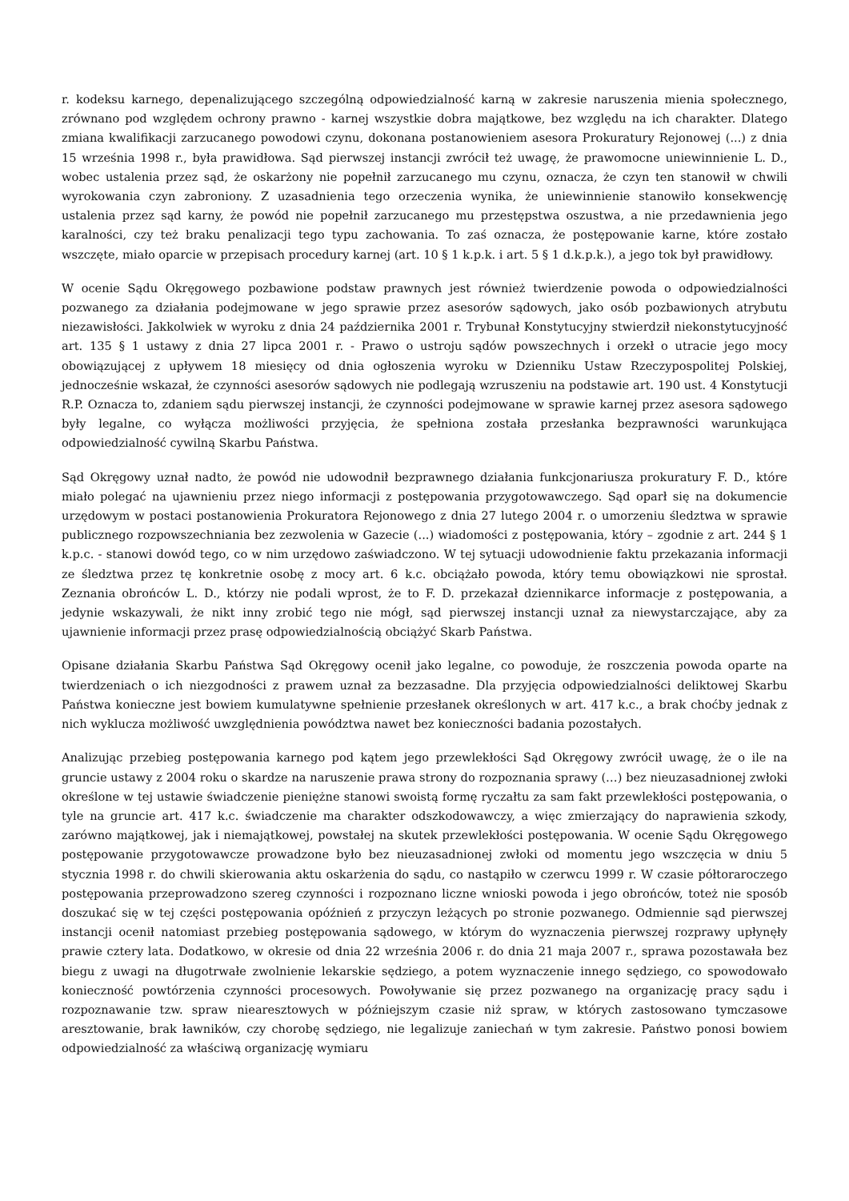r. kodeksu karnego, depenalizującego szczególną odpowiedzialność karną w zakresie naruszenia mienia społecznego, zrównano pod względem ochrony prawno - karnej wszystkie dobra majątkowe, bez względu na ich charakter. Dlatego zmiana kwalifikacji zarzucanego powodowi czynu, dokonana postanowieniem asesora Prokuratury Rejonowej (...) z dnia 15 września 1998 r., była prawidłowa. Sąd pierwszej instancji zwrócił też uwagę, że prawomocne uniewinnienie L. D., wobec ustalenia przez sąd, że oskarżony nie popełnił zarzucanego mu czynu, oznacza, że czyn ten stanowił w chwili wyrokowania czyn zabroniony. Z uzasadnienia tego orzeczenia wynika, że uniewinnienie stanowiło konsekwencję ustalenia przez sąd karny, że powód nie popełnił zarzucanego mu przestępstwa oszustwa, a nie przedawnienia jego karalności, czy też braku penalizacji tego typu zachowania. To zaś oznacza, że postępowanie karne, które zostało wszczęte, miało oparcie w przepisach procedury karnej (art. 10 § 1 k.p.k. i art. 5 § 1 d.k.p.k.), a jego tok był prawidłowy.
W ocenie Sądu Okręgowego pozbawione podstaw prawnych jest również twierdzenie powoda o odpowiedzialności pozwanego za działania podejmowane w jego sprawie przez asesorów sądowych, jako osób pozbawionych atrybutu niezawisłości. Jakkolwiek w wyroku z dnia 24 października 2001 r. Trybunał Konstytucyjny stwierdził niekonstytucyjność art. 135 § 1 ustawy z dnia 27 lipca 2001 r. - Prawo o ustroju sądów powszechnych i orzekł o utracie jego mocy obowiązującej z upływem 18 miesięcy od dnia ogłoszenia wyroku w Dzienniku Ustaw Rzeczypospolitej Polskiej, jednocześnie wskazał, że czynności asesorów sądowych nie podlegają wzruszeniu na podstawie art. 190 ust. 4 Konstytucji R.P. Oznacza to, zdaniem sądu pierwszej instancji, że czynności podejmowane w sprawie karnej przez asesora sądowego były legalne, co wyłącza możliwości przyjęcia, że spełniona została przesłanka bezprawności warunkująca odpowiedzialność cywilną Skarbu Państwa.
Sąd Okręgowy uznał nadto, że powód nie udowodnił bezprawnego działania funkcjonariusza prokuratury F. D., które miało polegać na ujawnieniu przez niego informacji z postępowania przygotowawczego. Sąd oparł się na dokumencie urzędowym w postaci postanowienia Prokuratora Rejonowego z dnia 27 lutego 2004 r. o umorzeniu śledztwa w sprawie publicznego rozpowszechniania bez zezwolenia w Gazecie (...) wiadomości z postępowania, który – zgodnie z art. 244 § 1 k.p.c. - stanowi dowód tego, co w nim urzędowo zaświadczono. W tej sytuacji udowodnienie faktu przekazania informacji ze śledztwa przez tę konkretnie osobę z mocy art. 6 k.c. obciążało powoda, który temu obowiązkowi nie sprostał. Zeznania obrońców L. D., którzy nie podali wprost, że to F. D. przekazał dziennikarce informacje z postępowania, a jedynie wskazywali, że nikt inny zrobić tego nie mógł, sąd pierwszej instancji uznał za niewystarczające, aby za ujawnienie informacji przez prasę odpowiedzialnością obciążyć Skarb Państwa.
Opisane działania Skarbu Państwa Sąd Okręgowy ocenił jako legalne, co powoduje, że roszczenia powoda oparte na twierdzeniach o ich niezgodności z prawem uznał za bezzasadne. Dla przyjęcia odpowiedzialności deliktowej Skarbu Państwa konieczne jest bowiem kumulatywne spełnienie przesłanek określonych w art. 417 k.c., a brak choćby jednak z nich wyklucza możliwość uwzględnienia powództwa nawet bez konieczności badania pozostałych.
Analizując przebieg postępowania karnego pod kątem jego przewlekłości Sąd Okręgowy zwrócił uwagę, że o ile na gruncie ustawy z 2004 roku o skardze na naruszenie prawa strony do rozpoznania sprawy (…) bez nieuzasadnionej zwłoki określone w tej ustawie świadczenie pieniężne stanowi swoistą formę ryczałtu za sam fakt przewlekłości postępowania, o tyle na gruncie art. 417 k.c. świadczenie ma charakter odszkodowawczy, a więc zmierzający do naprawienia szkody, zarówno majątkowej, jak i niemajątkowej, powstałej na skutek przewlekłości postępowania. W ocenie Sądu Okręgowego postępowanie przygotowawcze prowadzone było bez nieuzasadnionej zwłoki od momentu jego wszczęcia w dniu 5 stycznia 1998 r. do chwili skierowania aktu oskarżenia do sądu, co nastąpiło w czerwcu 1999 r. W czasie półtoraroczego postępowania przeprowadzono szereg czynności i rozpoznano liczne wnioski powoda i jego obrońców, toteż nie sposób doszukać się w tej części postępowania opóźnień z przyczyn leżących po stronie pozwanego. Odmiennie sąd pierwszej instancji ocenił natomiast przebieg postępowania sądowego, w którym do wyznaczenia pierwszej rozprawy upłynęły prawie cztery lata. Dodatkowo, w okresie od dnia 22 września 2006 r. do dnia 21 maja 2007 r., sprawa pozostawała bez biegu z uwagi na długotrwałe zwolnienie lekarskie sędziego, a potem wyznaczenie innego sędziego, co spowodowało konieczność powtórzenia czynności procesowych. Powoływanie się przez pozwanego na organizację pracy sądu i rozpoznawanie tzw. spraw niearesztowych w późniejszym czasie niż spraw, w których zastosowano tymczasowe aresztowanie, brak ławników, czy chorobę sędziego, nie legalizuje zaniechań w tym zakresie. Państwo ponosi bowiem odpowiedzialność za właściwą organizację wymiaru